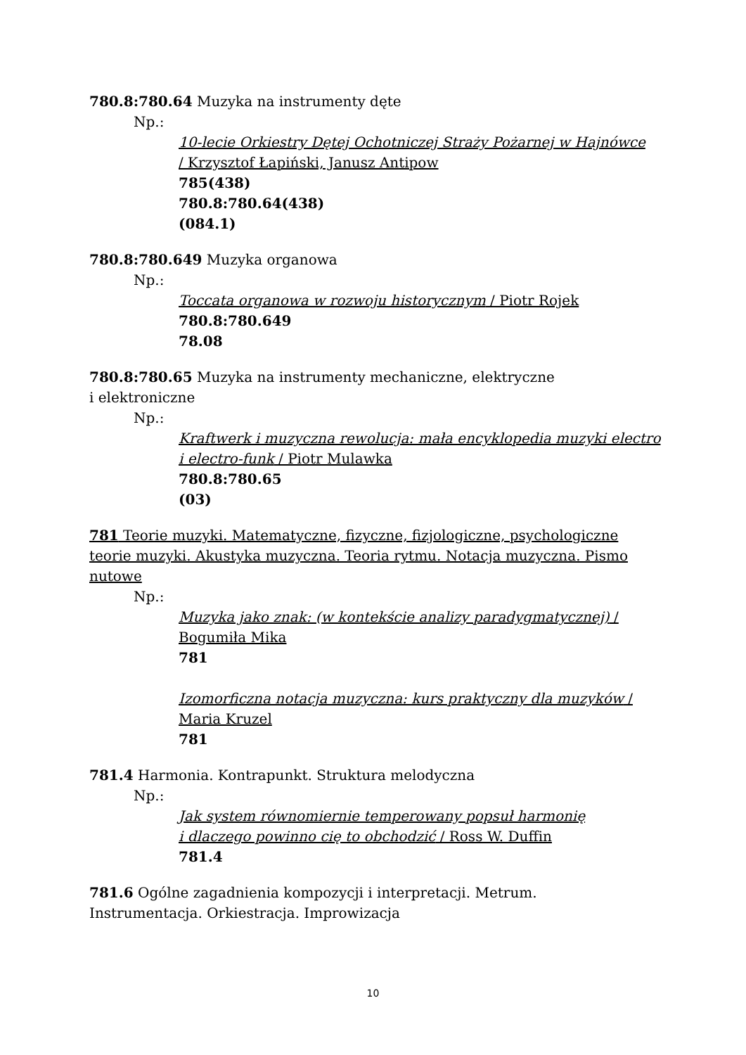780.8:780.64 Muzyka na instrumenty dęte
Np.:
10-lecie Orkiestry Dętej Ochotniczej Straży Pożarnej w Hajnówce
/ Krzysztof Łapiński, Janusz Antipow
785(438)
780.8:780.64(438)
(084.1)
780.8:780.649 Muzyka organowa
Np.:
Toccata organowa w rozwoju historycznym / Piotr Rojek
780.8:780.649
78.08
780.8:780.65 Muzyka na instrumenty mechaniczne, elektryczne
i elektroniczne
Np.:
Kraftwerk i muzyczna rewolucja: mała encyklopedia muzyki electro i electro-funk / Piotr Mulawka
780.8:780.65
(03)
781 Teorie muzyki. Matematyczne, fizyczne, fizjologiczne, psychologiczne teorie muzyki. Akustyka muzyczna. Teoria rytmu. Notacja muzyczna. Pismo nutowe
Np.:
Muzyka jako znak: (w kontekście analizy paradygmatycznej) / Bogumiła Mika
781
Izomorficzna notacja muzyczna: kurs praktyczny dla muzyków / Maria Kruzel
781
781.4 Harmonia. Kontrapunkt. Struktura melodyczna
Np.:
Jak system równomiernie temperowany popsuł harmonię
i dlaczego powinno cię to obchodzić / Ross W. Duffin
781.4
781.6 Ogólne zagadnienia kompozycji i interpretacji. Metrum.
Instrumentacja. Orkiestracja. Improwizacja
10